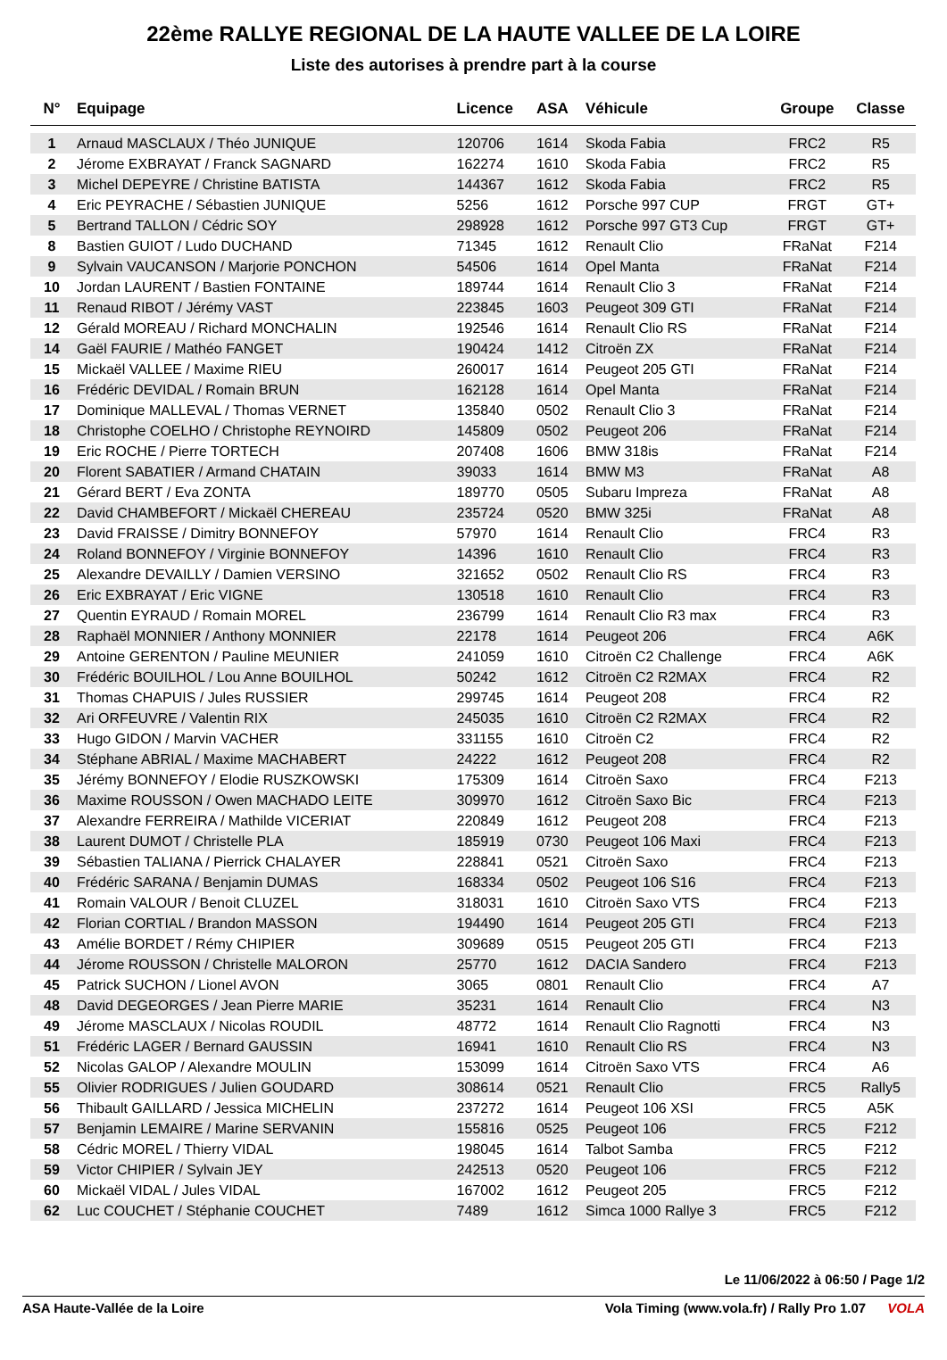22ème RALLYE REGIONAL DE LA HAUTE VALLEE DE LA LOIRE
Liste des autorises à prendre part à la course
| N° | Equipage | Licence | ASA | Véhicule | Groupe | Classe |
| --- | --- | --- | --- | --- | --- | --- |
| 1 | Arnaud MASCLAUX / Théo JUNIQUE | 120706 | 1614 | Skoda Fabia | FRC2 | R5 |
| 2 | Jérome EXBRAYAT / Franck SAGNARD | 162274 | 1610 | Skoda Fabia | FRC2 | R5 |
| 3 | Michel DEPEYRE / Christine BATISTA | 144367 | 1612 | Skoda Fabia | FRC2 | R5 |
| 4 | Eric PEYRACHE / Sébastien JUNIQUE | 5256 | 1612 | Porsche 997 CUP | FRGT | GT+ |
| 5 | Bertrand TALLON / Cédric SOY | 298928 | 1612 | Porsche 997 GT3 Cup | FRGT | GT+ |
| 8 | Bastien GUIOT / Ludo DUCHAND | 71345 | 1612 | Renault Clio | FRaNat | F214 |
| 9 | Sylvain VAUCANSON / Marjorie PONCHON | 54506 | 1614 | Opel Manta | FRaNat | F214 |
| 10 | Jordan LAURENT / Bastien FONTAINE | 189744 | 1614 | Renault Clio 3 | FRaNat | F214 |
| 11 | Renaud RIBOT / Jérémy VAST | 223845 | 1603 | Peugeot 309 GTI | FRaNat | F214 |
| 12 | Gérald MOREAU / Richard MONCHALIN | 192546 | 1614 | Renault Clio RS | FRaNat | F214 |
| 14 | Gaël FAURIE / Mathéo FANGET | 190424 | 1412 | Citroën ZX | FRaNat | F214 |
| 15 | Mickaël VALLEE / Maxime RIEU | 260017 | 1614 | Peugeot 205 GTI | FRaNat | F214 |
| 16 | Frédéric DEVIDAL / Romain BRUN | 162128 | 1614 | Opel Manta | FRaNat | F214 |
| 17 | Dominique MALLEVAL / Thomas VERNET | 135840 | 0502 | Renault Clio 3 | FRaNat | F214 |
| 18 | Christophe COELHO / Christophe REYNOIRD | 145809 | 0502 | Peugeot 206 | FRaNat | F214 |
| 19 | Eric ROCHE / Pierre TORTECH | 207408 | 1606 | BMW 318is | FRaNat | F214 |
| 20 | Florent SABATIER / Armand CHATAIN | 39033 | 1614 | BMW M3 | FRaNat | A8 |
| 21 | Gérard BERT / Eva ZONTA | 189770 | 0505 | Subaru Impreza | FRaNat | A8 |
| 22 | David CHAMBEFORT / Mickaël CHEREAU | 235724 | 0520 | BMW 325i | FRaNat | A8 |
| 23 | David FRAISSE / Dimitry BONNEFOY | 57970 | 1614 | Renault Clio | FRC4 | R3 |
| 24 | Roland BONNEFOY / Virginie BONNEFOY | 14396 | 1610 | Renault Clio | FRC4 | R3 |
| 25 | Alexandre DEVAILLY / Damien VERSINO | 321652 | 0502 | Renault Clio RS | FRC4 | R3 |
| 26 | Eric EXBRAYAT / Eric VIGNE | 130518 | 1610 | Renault Clio | FRC4 | R3 |
| 27 | Quentin EYRAUD / Romain MOREL | 236799 | 1614 | Renault Clio R3 max | FRC4 | R3 |
| 28 | Raphaël MONNIER / Anthony MONNIER | 22178 | 1614 | Peugeot 206 | FRC4 | A6K |
| 29 | Antoine GERENTON / Pauline MEUNIER | 241059 | 1610 | Citroën C2 Challenge | FRC4 | A6K |
| 30 | Frédéric BOUILHOL / Lou Anne BOUILHOL | 50242 | 1612 | Citroën C2 R2MAX | FRC4 | R2 |
| 31 | Thomas CHAPUIS / Jules RUSSIER | 299745 | 1614 | Peugeot 208 | FRC4 | R2 |
| 32 | Ari ORFEUVRE / Valentin RIX | 245035 | 1610 | Citroën C2 R2MAX | FRC4 | R2 |
| 33 | Hugo GIDON / Marvin VACHER | 331155 | 1610 | Citroën C2 | FRC4 | R2 |
| 34 | Stéphane ABRIAL / Maxime MACHABERT | 24222 | 1612 | Peugeot 208 | FRC4 | R2 |
| 35 | Jérémy BONNEFOY / Elodie RUSZKOWSKI | 175309 | 1614 | Citroën Saxo | FRC4 | F213 |
| 36 | Maxime ROUSSON / Owen MACHADO LEITE | 309970 | 1612 | Citroën Saxo Bic | FRC4 | F213 |
| 37 | Alexandre FERREIRA / Mathilde VICERIAT | 220849 | 1612 | Peugeot 208 | FRC4 | F213 |
| 38 | Laurent DUMOT / Christelle PLA | 185919 | 0730 | Peugeot 106 Maxi | FRC4 | F213 |
| 39 | Sébastien TALIANA / Pierrick CHALAYER | 228841 | 0521 | Citroën Saxo | FRC4 | F213 |
| 40 | Frédéric SARANA / Benjamin DUMAS | 168334 | 0502 | Peugeot 106 S16 | FRC4 | F213 |
| 41 | Romain VALOUR / Benoit CLUZEL | 318031 | 1610 | Citroën Saxo VTS | FRC4 | F213 |
| 42 | Florian CORTIAL / Brandon MASSON | 194490 | 1614 | Peugeot 205 GTI | FRC4 | F213 |
| 43 | Amélie BORDET / Rémy CHIPIER | 309689 | 0515 | Peugeot 205 GTI | FRC4 | F213 |
| 44 | Jérome ROUSSON / Christelle MALORON | 25770 | 1612 | DACIA Sandero | FRC4 | F213 |
| 45 | Patrick SUCHON / Lionel AVON | 3065 | 0801 | Renault Clio | FRC4 | A7 |
| 48 | David DEGEORGES / Jean Pierre MARIE | 35231 | 1614 | Renault Clio | FRC4 | N3 |
| 49 | Jérome MASCLAUX / Nicolas ROUDIL | 48772 | 1614 | Renault Clio Ragnotti | FRC4 | N3 |
| 51 | Frédéric LAGER / Bernard GAUSSIN | 16941 | 1610 | Renault Clio RS | FRC4 | N3 |
| 52 | Nicolas GALOP / Alexandre MOULIN | 153099 | 1614 | Citroën Saxo VTS | FRC4 | A6 |
| 55 | Olivier RODRIGUES / Julien GOUDARD | 308614 | 0521 | Renault Clio | FRC5 | Rally5 |
| 56 | Thibault GAILLARD / Jessica MICHELIN | 237272 | 1614 | Peugeot 106 XSI | FRC5 | A5K |
| 57 | Benjamin LEMAIRE / Marine SERVANIN | 155816 | 0525 | Peugeot 106 | FRC5 | F212 |
| 58 | Cédric MOREL / Thierry VIDAL | 198045 | 1614 | Talbot Samba | FRC5 | F212 |
| 59 | Victor CHIPIER / Sylvain JEY | 242513 | 0520 | Peugeot 106 | FRC5 | F212 |
| 60 | Mickaël VIDAL / Jules VIDAL | 167002 | 1612 | Peugeot 205 | FRC5 | F212 |
| 62 | Luc COUCHET / Stéphanie COUCHET | 7489 | 1612 | Simca 1000 Rallye 3 | FRC5 | F212 |
Le 11/06/2022 à 06:50 / Page 1/2
ASA Haute-Vallée de la Loire Vola Timing (www.vola.fr) / Rally Pro 1.07 VOLA